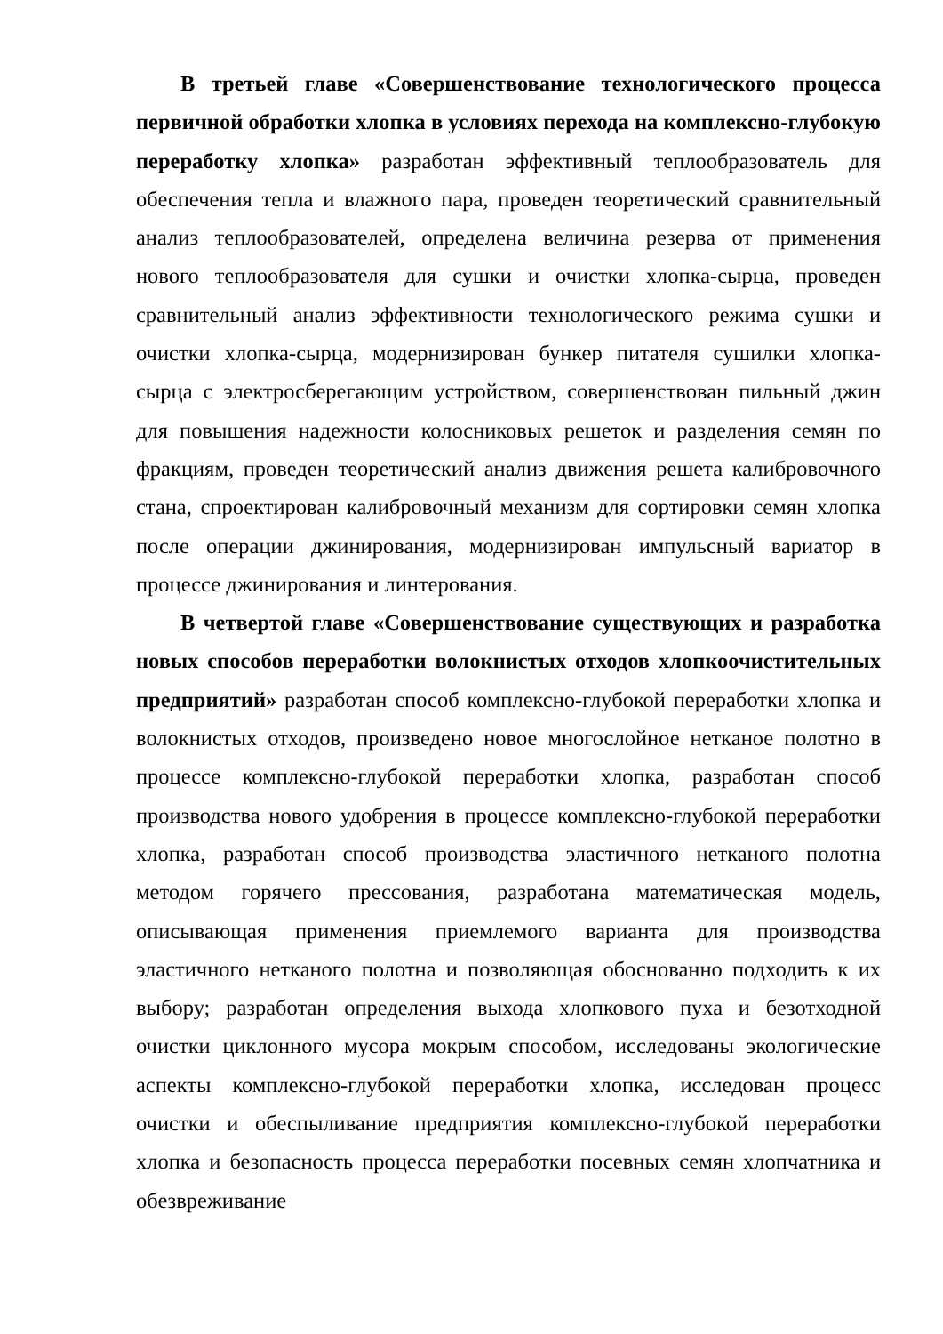В третьей главе «Совершенствование технологического процесса первичной обработки хлопка в условиях перехода на комплексно-глубокую переработку хлопка» разработан эффективный теплообразователь для обеспечения тепла и влажного пара, проведен теоретический сравнительный анализ теплообразователей, определена величина резерва от применения нового теплообразователя для сушки и очистки хлопка-сырца, проведен сравнительный анализ эффективности технологического режима сушки и очистки хлопка-сырца, модернизирован бункер питателя сушилки хлопка-сырца с электросберегающим устройством, совершенствован пильный джин для повышения надежности колосниковых решеток и разделения семян по фракциям, проведен теоретический анализ движения решета калибровочного стана, спроектирован калибровочный механизм для сортировки семян хлопка после операции джинирования, модернизирован импульсный вариатор в процессе джинирования и линтерования.
В четвертой главе «Совершенствование существующих и разработка новых способов переработки волокнистых отходов хлопкоочистительных предприятий» разработан способ комплексно-глубокой переработки хлопка и волокнистых отходов, произведено новое многослойное нетканое полотно в процессе комплексно-глубокой переработки хлопка, разработан способ производства нового удобрения в процессе комплексно-глубокой переработки хлопка, разработан способ производства эластичного нетканого полотна методом горячего прессования, разработана математическая модель, описывающая применения приемлемого варианта для производства эластичного нетканого полотна и позволяющая обоснованно подходить к их выбору; разработан определения выхода хлопкового пуха и безотходной очистки циклонного мусора мокрым способом, исследованы экологические аспекты комплексно-глубокой переработки хлопка, исследован процесс очистки и обеспыливание предприятия комплексно-глубокой переработки хлопка и безопасность процесса переработки посевных семян хлопчатника и обезвреживание